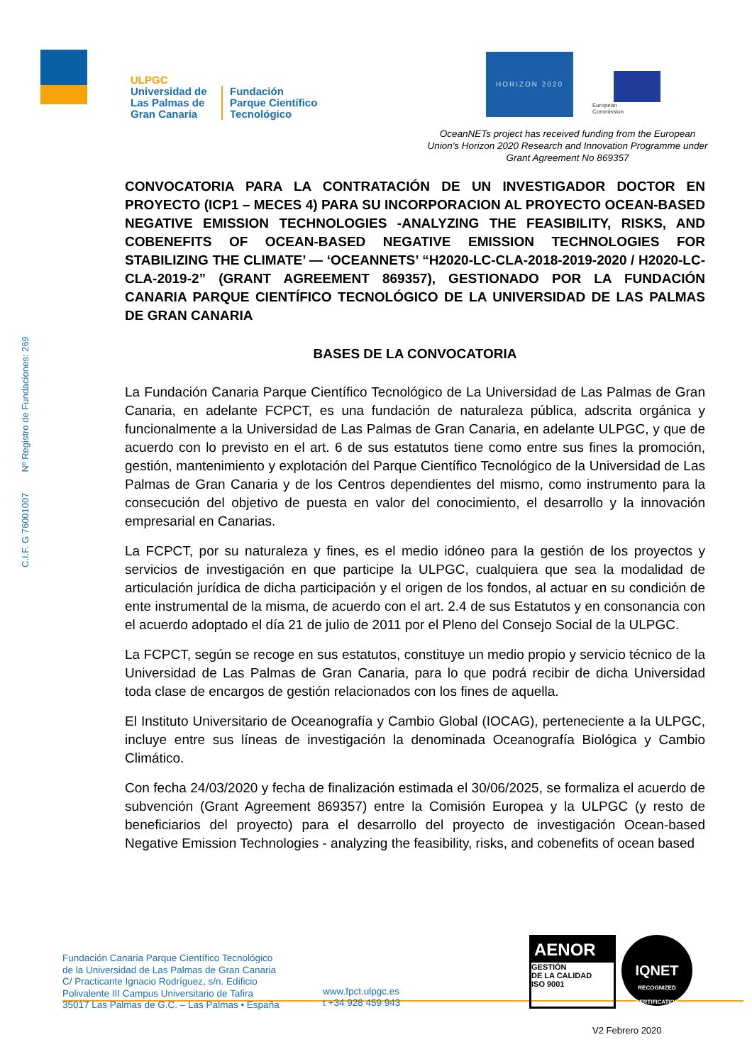ULPGC
Universidad de
Las Palmas de
Gran Canaria
Fundación
Parque Científico
Tecnológico
HORIZON 2020
European
Commission
OceanNETs project has received funding from the European Union's Horizon 2020 Research and Innovation Programme under Grant Agreement No 869357
C.I.F. G 76001007 Nº Registro de Fundaciones: 269
CONVOCATORIA PARA LA CONTRATACIÓN DE UN INVESTIGADOR DOCTOR EN PROYECTO (ICP1 – MECES 4) PARA SU INCORPORACION AL PROYECTO OCEAN-BASED NEGATIVE EMISSION TECHNOLOGIES -ANALYZING THE FEASIBILITY, RISKS, AND COBENEFITS OF OCEAN-BASED NEGATIVE EMISSION TECHNOLOGIES FOR STABILIZING THE CLIMATE’ — ‘OCEANNETS’ “H2020-LC-CLA-2018-2019-2020 / H2020-LC-CLA-2019-2” (GRANT AGREEMENT 869357), GESTIONADO POR LA FUNDACIÓN CANARIA PARQUE CIENTÍFICO TECNOLÓGICO DE LA UNIVERSIDAD DE LAS PALMAS DE GRAN CANARIA
BASES DE LA CONVOCATORIA
La Fundación Canaria Parque Científico Tecnológico de La Universidad de Las Palmas de Gran Canaria, en adelante FCPCT, es una fundación de naturaleza pública, adscrita orgánica y funcionalmente a la Universidad de Las Palmas de Gran Canaria, en adelante ULPGC, y que de acuerdo con lo previsto en el art. 6 de sus estatutos tiene como entre sus fines la promoción, gestión, mantenimiento y explotación del Parque Científico Tecnológico de la Universidad de Las Palmas de Gran Canaria y de los Centros dependientes del mismo, como instrumento para la consecución del objetivo de puesta en valor del conocimiento, el desarrollo y la innovación empresarial en Canarias.
La FCPCT, por su naturaleza y fines, es el medio idóneo para la gestión de los proyectos y servicios de investigación en que participe la ULPGC, cualquiera que sea la modalidad de articulación jurídica de dicha participación y el origen de los fondos, al actuar en su condición de ente instrumental de la misma, de acuerdo con el art. 2.4 de sus Estatutos y en consonancia con el acuerdo adoptado el día 21 de julio de 2011 por el Pleno del Consejo Social de la ULPGC.
La FCPCT, según se recoge en sus estatutos, constituye un medio propio y servicio técnico de la Universidad de Las Palmas de Gran Canaria, para lo que podrá recibir de dicha Universidad toda clase de encargos de gestión relacionados con los fines de aquella.
El Instituto Universitario de Oceanografía y Cambio Global (IOCAG), perteneciente a la ULPGC, incluye entre sus líneas de investigación la denominada Oceanografía Biológica y Cambio Climático.
Con fecha 24/03/2020 y fecha de finalización estimada el 30/06/2025, se formaliza el acuerdo de subvención (Grant Agreement 869357) entre la Comisión Europea y la ULPGC (y resto de beneficiarios del proyecto) para el desarrollo del proyecto de investigación Ocean-based Negative Emission Technologies - analyzing the feasibility, risks, and cobenefits of ocean based
Fundación Canaria Parque Científico Tecnológico
de la Universidad de Las Palmas de Gran Canaria
C/ Practicante Ignacio Rodríguez, s/n. Edificio
Polivalente III Campus Universitario de Tafira
35017 Las Palmas de G.C. – Las Palmas • España
www.fpct.ulpgc.es
t +34 928 459 943
AENOR
GESTIÓN
DE LA CALIDAD
ISO 9001
IQNET
RECOGNIZED CERTIFICATION
V2 Febrero 2020